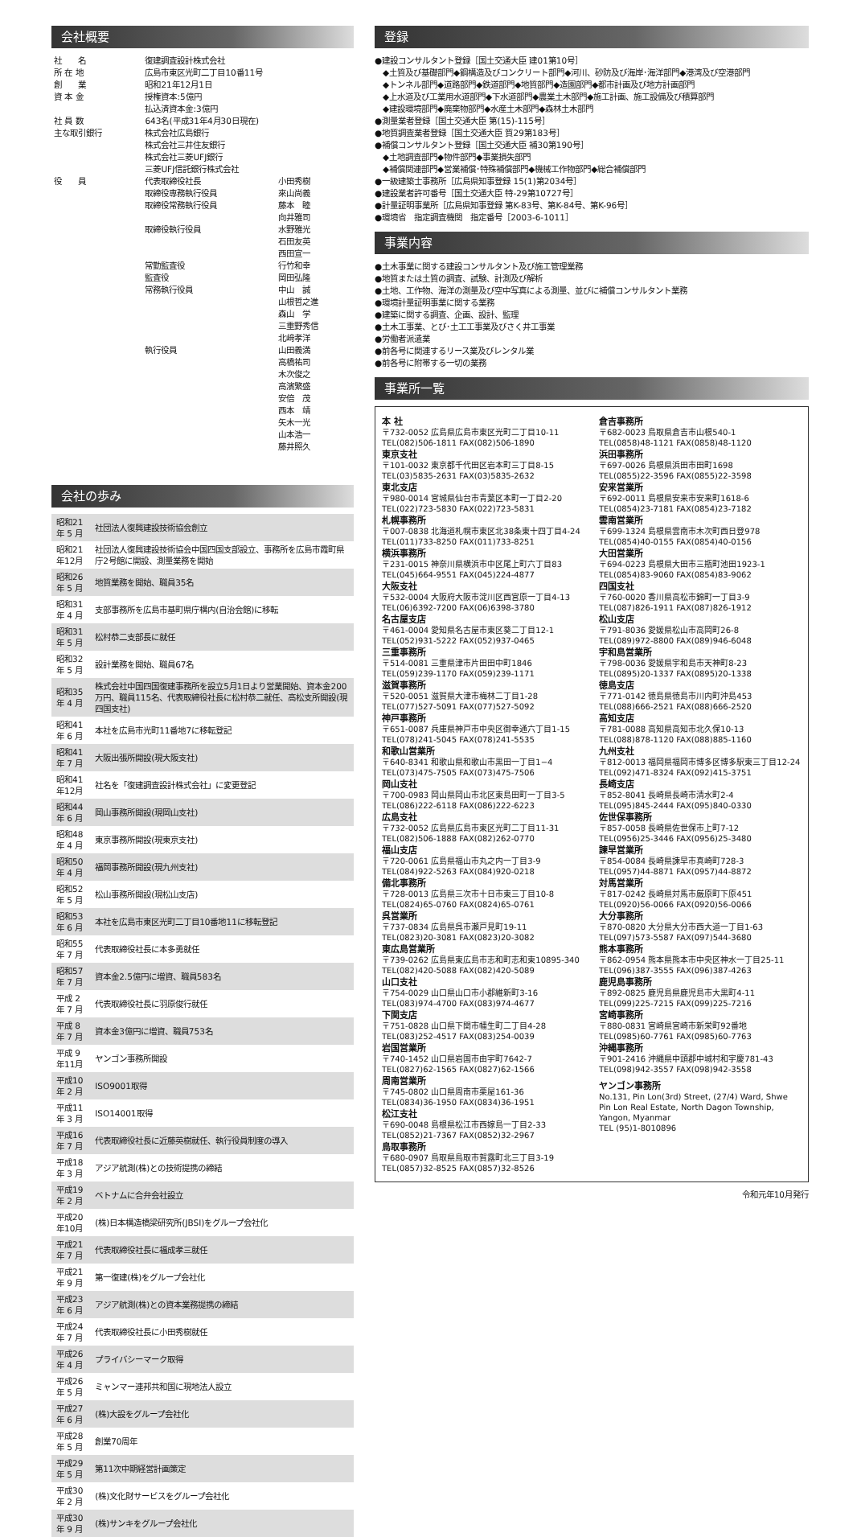会社概要
| 社 名 | 復建調査設計株式会社 | |
| 所 在 地 | 広島市東区光町二丁目10番11号 | |
| 創 業 | 昭和21年12月1日 | |
| 資 本 金 | 授権資本:5億円 払込済資本金:3億円 | |
| 社 員 数 | 643名(平成31年4月30日現在) | |
| 主な取引銀行 | 株式会社広島銀行 株式会社三井住友銀行 株式会社三菱UFJ銀行 三菱UFJ信託銀行株式会社 | |
| 役 員 | 代表取締役社長 | 小田秀樹 |
| | 取締役専務執行役員 | 來山尚義 |
| | 取締役常務執行役員 | 藤本 睦 向井雅司 |
| | 取締役執行役員 | 水野雅光 石田友英 西田宣一 |
| | 常勤監査役 | 行竹和幸 |
| | 監査役 | 岡田弘隆 |
| | 常務執行役員 | 中山 誠 山根哲之進 森山 学 三重野秀信 北﨑孝洋 |
| | 執行役員 | 山田義満 高橋祐司 木次俊之 高濱繁盛 安倍 茂 西本 靖 矢木一光 山本浩一 藤井照久 |
会社の歩み
| 昭和21年 5 月 | 社団法人復興建設技術協会創立 |
| 昭和21年12月 | 社団法人復興建設技術協会中国四国支部設立、事務所を広島市霞町県庁2号館に開設、測量業務を開始 |
| 昭和26年 5 月 | 地質業務を開始、職員35名 |
| 昭和31年 4 月 | 支部事務所を広島市基町県庁構内(自治会館)に移転 |
| 昭和31年 5 月 | 松村恭二支部長に就任 |
| 昭和32年 5 月 | 設計業務を開始、職員67名 |
| 昭和35年 4 月 | 株式会社中国四国復建事務所を設立5月1日より営業開始、資本金200万円、職員115名、代表取締役社長に松村恭二就任、高松支所開設(現四国支社) |
| 昭和41年 6 月 | 本社を広島市光町11番地7に移転登記 |
| 昭和41年 7 月 | 大阪出張所開設(現大阪支社) |
| 昭和41年12月 | 社名を「復建調査設計株式会社」に変更登記 |
| 昭和44年 6 月 | 岡山事務所開設(現岡山支社) |
| 昭和48年 4 月 | 東京事務所開設(現東京支社) |
| 昭和50年 4 月 | 福岡事務所開設(現九州支社) |
| 昭和52年 5 月 | 松山事務所開設(現松山支店) |
| 昭和53年 6 月 | 本社を広島市東区光町二丁目10番地11に移転登記 |
| 昭和55年 7 月 | 代表取締役社長に本多勇就任 |
| 昭和57年 7 月 | 資本金2.5億円に増資、職員583名 |
| 平成 2 年 7 月 | 代表取締役社長に羽原俊行就任 |
| 平成 8 年 7 月 | 資本金3億円に増資、職員753名 |
| 平成 9 年11月 | ヤンゴン事務所開設 |
| 平成10年 2 月 | ISO9001取得 |
| 平成11年 3 月 | ISO14001取得 |
| 平成16年 7 月 | 代表取締役社長に近藤英樹就任、執行役員制度の導入 |
| 平成18年 3 月 | アジア航測(株)との技術提携の締結 |
| 平成19年 2 月 | ベトナムに合弁会社設立 |
| 平成20年10月 | (株)日本構造橋梁研究所(JBSI)をグループ会社化 |
| 平成21年 7 月 | 代表取締役社長に福成孝三就任 |
| 平成21年 9 月 | 第一復建(株)をグループ会社化 |
| 平成23年 6 月 | アジア航測(株)との資本業務提携の締結 |
| 平成24年 7 月 | 代表取締役社長に小田秀樹就任 |
| 平成26年 4 月 | プライバシーマーク取得 |
| 平成26年 5 月 | ミャンマー連邦共和国に現地法人設立 |
| 平成27年 6 月 | (株)大設をグループ会社化 |
| 平成28年 5 月 | 創業70周年 |
| 平成29年 5 月 | 第11次中期経営計画策定 |
| 平成30年 2 月 | (株)文化財サービスをグループ会社化 |
| 平成30年 9 月 | (株)サンキをグループ会社化 |
登録
●建設コンサルタント登録［国土交通大臣 建01第10号］
　◆土質及び基礎部門◆鋼構造及びコンクリート部門◆河川、砂防及び海岸･海洋部門◆港湾及び空港部門
　◆トンネル部門◆道路部門◆鉄道部門◆地質部門◆造園部門◆都市計画及び地方計画部門
　◆上水道及び工業用水道部門◆下水道部門◆農業土木部門◆施工計画、施工設備及び積算部門
　◆建設環境部門◆廃棄物部門◆水産土木部門◆森林土木部門
●測量業者登録［国土交通大臣 第(15)-115号］
●地質調査業者登録［国土交通大臣 質29第183号］
●補償コンサルタント登録［国土交通大臣 補30第190号］
　◆土地調査部門◆物件部門◆事業損失部門
　◆補償関連部門◆営業補償･特殊補償部門◆機械工作物部門◆総合補償部門
●一級建築士事務所［広島県知事登録 15(1)第2034号］
●建設業者許可番号［国土交通大臣 特-29第10727号］
●計量証明事業所［広島県知事登録 第K-83号、第K-84号、第K-96号］
●環境省　指定調査機関　指定番号［2003-6-1011］
事業内容
●土木事業に関する建設コンサルタント及び施工管理業務
●地質または土質の調査、試験、計測及び解析
●土地、工作物、海洋の測量及び空中写真による測量、並びに補償コンサルタント業務
●環境計量証明事業に関する業務
●建築に関する調査、企画、設計、監理
●土木工事業、とび･土工工事業及びさく井工事業
●労働者派遣業
●前各号に関連するリース業及びレンタル業
●前各号に附帯する一切の業務
事業所一覧
本 社
〒732-0052 広島県広島市東区光町二丁目10-11
TEL(082)506-1811 FAX(082)506-1890
東京支社
〒101-0032 東京都千代田区岩本町三丁目8-15
TEL(03)5835-2631 FAX(03)5835-2632
東北支店
〒980-0014 宮城県仙台市青葉区本町一丁目2-20
TEL(022)723-5830 FAX(022)723-5831
札幌事務所
〒007-0838 北海道札幌市東区北38条東十四丁目4-24
TEL(011)733-8250 FAX(011)733-8251
横浜事務所
〒231-0015 神奈川県横浜市中区尾上町六丁目83
TEL(045)664-9551 FAX(045)224-4877
大阪支社
〒532-0004 大阪府大阪市淀川区西宮原一丁目4-13
TEL(06)6392-7200 FAX(06)6398-3780
名古屋支店
〒461-0004 愛知県名古屋市東区葵二丁目12-1
TEL(052)931-5222 FAX(052)937-0465
三重事務所
〒514-0081 三重県津市片田田中町1846
TEL(059)239-1170 FAX(059)239-1171
滋賀事務所
〒520-0051 滋賀県大津市梅林二丁目1-28
TEL(077)527-5091 FAX(077)527-5092
神戸事務所
〒651-0087 兵庫県神戸市中央区御幸通六丁目1-15
TEL(078)241-5045 FAX(078)241-5535
和歌山営業所
〒640-8341 和歌山県和歌山市黒田一丁目1−4
TEL(073)475-7505 FAX(073)475-7506
岡山支社
〒700-0983 岡山県岡山市北区東島田町一丁目3-5
TEL(086)222-6118 FAX(086)222-6223
広島支社
〒732-0052 広島県広島市東区光町二丁目11-31
TEL(082)506-1888 FAX(082)262-0770
福山支店
〒720-0061 広島県福山市丸之内一丁目3-9
TEL(084)922-5263 FAX(084)920-0218
備北事務所
〒728-0013 広島県三次市十日市東三丁目10-8
TEL(0824)65-0760 FAX(0824)65-0761
呉営業所
〒737-0834 広島県呉市瀬戸見町19-11
TEL(0823)20-3081 FAX(0823)20-3082
東広島営業所
〒739-0262 広島県東広島市志和町志和東10895-340
TEL(082)420-5088 FAX(082)420-5089
山口支社
〒754-0029 山口県山口市小郡維新町3-16
TEL(083)974-4700 FAX(083)974-4677
下関支店
〒751-0828 山口県下関市幡生町二丁目4-28
TEL(083)252-4517 FAX(083)254-0039
岩国営業所
〒740-1452 山口県岩国市由宇町7642-7
TEL(0827)62-1565 FAX(0827)62-1566
周南営業所
〒745-0802 山口県周南市栗屋161-36
TEL(0834)36-1950 FAX(0834)36-1951
松江支社
〒690-0048 島根県松江市西嫁島一丁目2-33
TEL(0852)21-7367 FAX(0852)32-2967
鳥取事務所
〒680-0907 鳥取県鳥取市賀露町北三丁目3-19
TEL(0857)32-8525 FAX(0857)32-8526
倉吉事務所
〒682-0023 鳥取県倉吉市山根540-1
TEL(0858)48-1121 FAX(0858)48-1120
浜田事務所
〒697-0026 島根県浜田市田町1698
TEL(0855)22-3596 FAX(0855)22-3598
安来営業所
〒692-0011 島根県安来市安来町1618-6
TEL(0854)23-7181 FAX(0854)23-7182
雲南営業所
〒699-1324 島根県雲南市木次町西日登978
TEL(0854)40-0155 FAX(0854)40-0156
大田営業所
〒694-0223 島根県大田市三瓶町池田1923-1
TEL(0854)83-9060 FAX(0854)83-9062
四国支社
〒760-0020 香川県高松市錦町一丁目3-9
TEL(087)826-1911 FAX(087)826-1912
松山支店
〒791-8036 愛媛県松山市高岡町26-8
TEL(089)972-8800 FAX(089)946-6048
宇和島営業所
〒798-0036 愛媛県宇和島市天神町8-23
TEL(0895)20-1337 FAX(0895)20-1338
徳島支店
〒771-0142 徳島県徳島市川内町沖島453
TEL(088)666-2521 FAX(088)666-2520
高知支店
〒781-0088 高知県高知市北久保10-13
TEL(088)878-1120 FAX(088)885-1160
九州支社
〒812-0013 福岡県福岡市博多区博多駅東三丁目12-24
TEL(092)471-8324 FAX(092)415-3751
長崎支店
〒852-8041 長崎県長崎市清水町2-4
TEL(095)845-2444 FAX(095)840-0330
佐世保事務所
〒857-0058 長崎県佐世保市上町7-12
TEL(0956)25-3446 FAX(0956)25-3480
諫早営業所
〒854-0084 長崎県諫早市真崎町728-3
TEL(0957)44-8871 FAX(0957)44-8872
対馬営業所
〒817-0242 長崎県対馬市厳原町下原451
TEL(0920)56-0066 FAX(0920)56-0066
大分事務所
〒870-0820 大分県大分市西大道一丁目1-63
TEL(097)573-5587 FAX(097)544-3680
熊本事務所
〒862-0954 熊本県熊本市中央区神水一丁目25-11
TEL(096)387-3555 FAX(096)387-4263
鹿児島事務所
〒892-0825 鹿児島県鹿児島市大黒町4-11
TEL(099)225-7215 FAX(099)225-7216
宮崎事務所
〒880-0831 宮崎県宮崎市新栄町92番地
TEL(0985)60-7761 FAX(0985)60-7763
沖縄事務所
〒901-2416 沖縄県中頭郡中城村和宇慶781-43
TEL(098)942-3557 FAX(098)942-3558
ヤンゴン事務所
No.131, Pin Lon(3rd) Street, (27/4) Ward, Shwe Pin Lon Real Estate, North Dagon Township, Yangon, Myanmar
TEL (95)1-8010896
令和元年10月発行